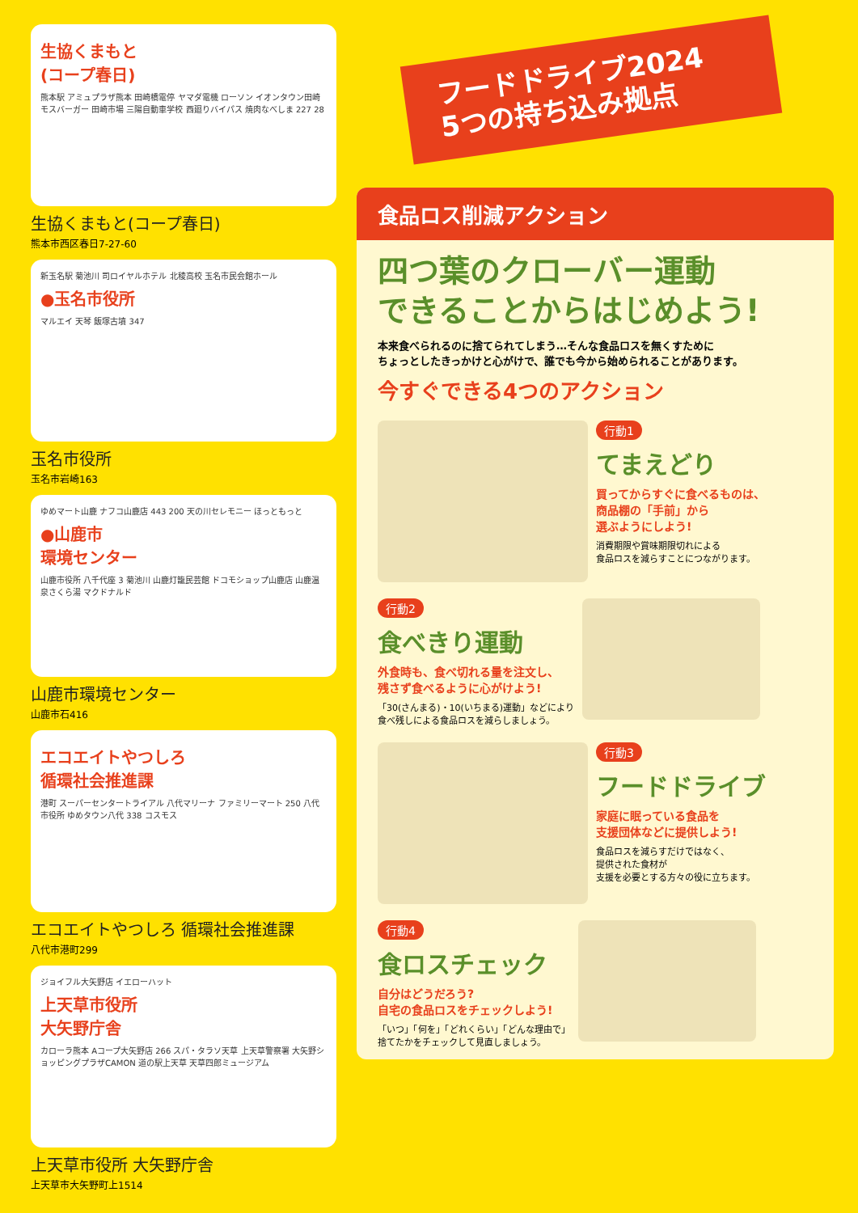生協くまもと
(コープ春日)
熊本駅 アミュプラザ熊本 田崎橋電停 ヤマダ電機 ローソン イオンタウン田崎 モスバーガー 田崎市場 三陽自動車学校 西廻りバイパス 焼肉なべしま 227 28
生協くまもと(コープ春日)
熊本市西区春日7-27-60
新玉名駅 菊池川 司ロイヤルホテル 北稜高校 玉名市民会館ホール
●玉名市役所
マルエイ 天琴 飯塚古墳 347
玉名市役所
玉名市岩崎163
ゆめマート山鹿 ナフコ山鹿店 443 200 天の川セレモニー ほっともっと
●山鹿市
環境センター
山鹿市役所 八千代座 3 菊池川 山鹿灯籠民芸館 ドコモショップ山鹿店 山鹿温泉さくら湯 マクドナルド
山鹿市環境センター
山鹿市石416
エコエイトやつしろ
循環社会推進課
港町 スーパーセンタートライアル 八代マリーナ ファミリーマート 250 八代市役所 ゆめタウン八代 338 コスモス
エコエイトやつしろ 循環社会推進課
八代市港町299
ジョイフル大矢野店 イエローハット
上天草市役所
大矢野庁舎
カローラ熊本 Aコープ大矢野店 266 スパ・タラソ天草 上天草警察署 大矢野ショッピングプラザCAMON 道の駅上天草 天草四郎ミュージアム
上天草市役所 大矢野庁舎
上天草市大矢野町上1514
フードドライブ2024
5つの持ち込み拠点
食品ロス削減アクション
四つ葉のクローバー運動
できることからはじめよう!
本来食べられるのに捨てられてしまう…そんな食品ロスを無くすために
ちょっとしたきっかけと心がけで、誰でも今から始められることがあります。
今すぐできる4つのアクション
行動1
てまえどり
買ってからすぐに食べるものは、
商品棚の「手前」から
選ぶようにしよう!
消費期限や賞味期限切れによる
食品ロスを減らすことにつながります。
行動2
食べきり運動
外食時も、食べ切れる量を注文し、
残さず食べるように心がけよう!
「30(さんまる)・10(いちまる)運動」などにより
食べ残しによる食品ロスを減らしましょう。
行動3
フードドライブ
家庭に眠っている食品を
支援団体などに提供しよう!
食品ロスを減らすだけではなく、
提供された食材が
支援を必要とする方々の役に立ちます。
行動4
食ロスチェック
自分はどうだろう?
自宅の食品ロスをチェックしよう!
「いつ」「何を」「どれくらい」「どんな理由で」
捨てたかをチェックして見直しましょう。